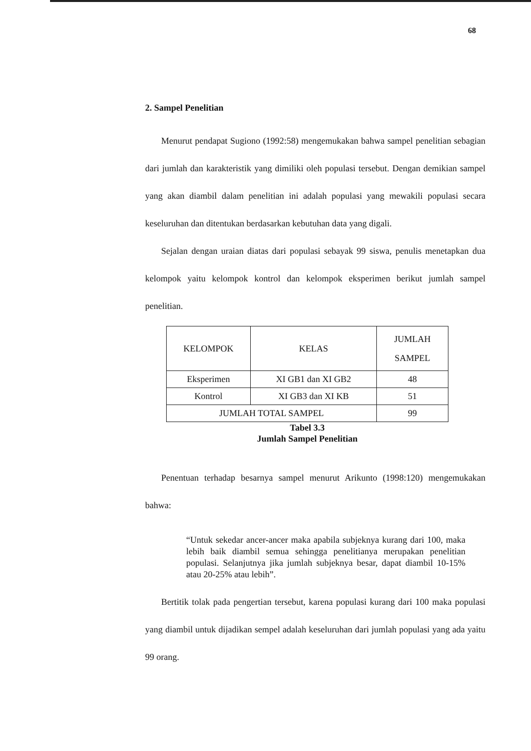68
2. Sampel Penelitian
Menurut pendapat Sugiono (1992:58) mengemukakan bahwa sampel penelitian sebagian dari jumlah dan karakteristik yang dimiliki oleh populasi tersebut. Dengan demikian sampel yang akan diambil dalam penelitian ini adalah populasi yang mewakili populasi secara keseluruhan dan ditentukan berdasarkan kebutuhan data yang digali.
Sejalan dengan uraian diatas dari populasi sebayak 99 siswa, penulis menetapkan dua kelompok yaitu kelompok kontrol dan kelompok eksperimen berikut jumlah sampel penelitian.
| KELOMPOK | KELAS | JUMLAH SAMPEL |
| Eksperimen | XI GB1 dan XI GB2 | 48 |
| Kontrol | XI GB3 dan XI KB | 51 |
| JUMLAH TOTAL SAMPEL | | 99 |
Tabel 3.3
Jumlah Sampel Penelitian
Penentuan terhadap besarnya sampel menurut Arikunto (1998:120) mengemukakan bahwa:
“Untuk sekedar ancer-ancer maka apabila subjeknya kurang dari 100, maka lebih baik diambil semua sehingga penelitianya merupakan penelitian populasi. Selanjutnya jika jumlah subjeknya besar, dapat diambil 10-15% atau 20-25% atau lebih”.
Bertitik tolak pada pengertian tersebut, karena populasi kurang dari 100 maka populasi yang diambil untuk dijadikan sempel adalah keseluruhan dari jumlah populasi yang ada yaitu 99 orang.